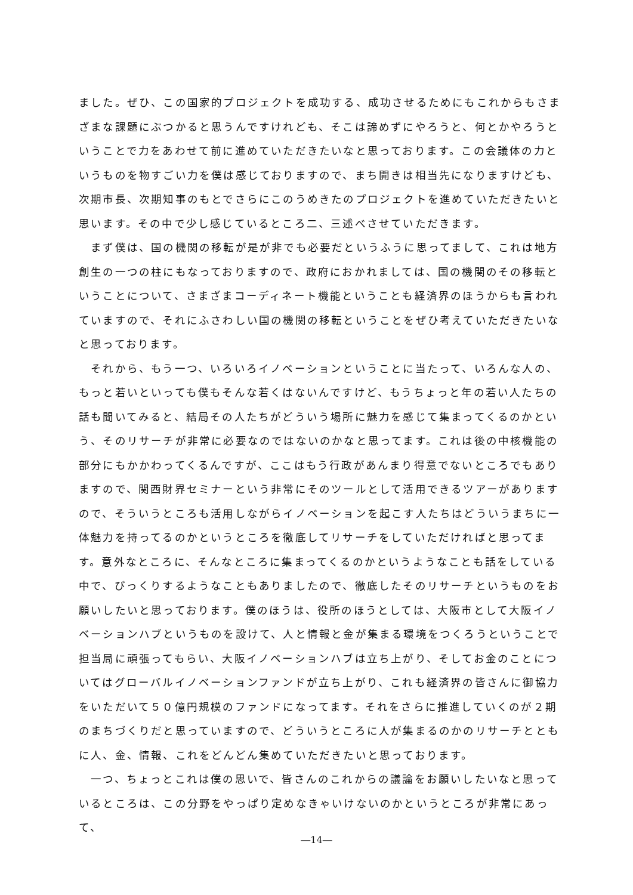ました。ぜひ、この国家的プロジェクトを成功する、成功させるためにもこれからもさまざまな課題にぶつかると思うんですけれども、そこは諦めずにやろうと、何とかやろうということで力をあわせて前に進めていただきたいなと思っております。この会議体の力というものを物すごい力を僕は感じておりますので、まち開きは相当先になりますけども、次期市長、次期知事のもとでさらにこのうめきたのプロジェクトを進めていただきたいと思います。その中で少し感じているところ二、三述べさせていただきます。
　まず僕は、国の機関の移転が是が非でも必要だというふうに思ってまして、これは地方創生の一つの柱にもなっておりますので、政府におかれましては、国の機関のその移転ということについて、さまざまコーディネート機能ということも経済界のほうからも言われていますので、それにふさわしい国の機関の移転ということをぜひ考えていただきたいなと思っております。
　それから、もう一つ、いろいろイノベーションということに当たって、いろんな人の、もっと若いといっても僕もそんな若くはないんですけど、もうちょっと年の若い人たちの話も聞いてみると、結局その人たちがどういう場所に魅力を感じて集まってくるのかという、そのリサーチが非常に必要なのではないのかなと思ってます。これは後の中核機能の部分にもかかわってくるんですが、ここはもう行政があんまり得意でないところでもありますので、関西財界セミナーという非常にそのツールとして活用できるツアーがありますので、そういうところも活用しながらイノベーションを起こす人たちはどういうまちに一体魅力を持ってるのかというところを徹底してリサーチをしていただければと思ってます。意外なところに、そんなところに集まってくるのかというようなことも話をしている中で、びっくりするようなこともありましたので、徹底したそのリサーチというものをお願いしたいと思っております。僕のほうは、役所のほうとしては、大阪市として大阪イノベーションハブというものを設けて、人と情報と金が集まる環境をつくろうということで担当局に頑張ってもらい、大阪イノベーションハブは立ち上がり、そしてお金のことについてはグローバルイノベーションファンドが立ち上がり、これも経済界の皆さんに御協力をいただいて５０億円規模のファンドになってます。それをさらに推進していくのが２期のまちづくりだと思っていますので、どういうところに人が集まるのかのリサーチとともに人、金、情報、これをどんどん集めていただきたいと思っております。
　一つ、ちょっとこれは僕の思いで、皆さんのこれからの議論をお願いしたいなと思っているところは、この分野をやっぱり定めなきゃいけないのかというところが非常にあって、
―14―